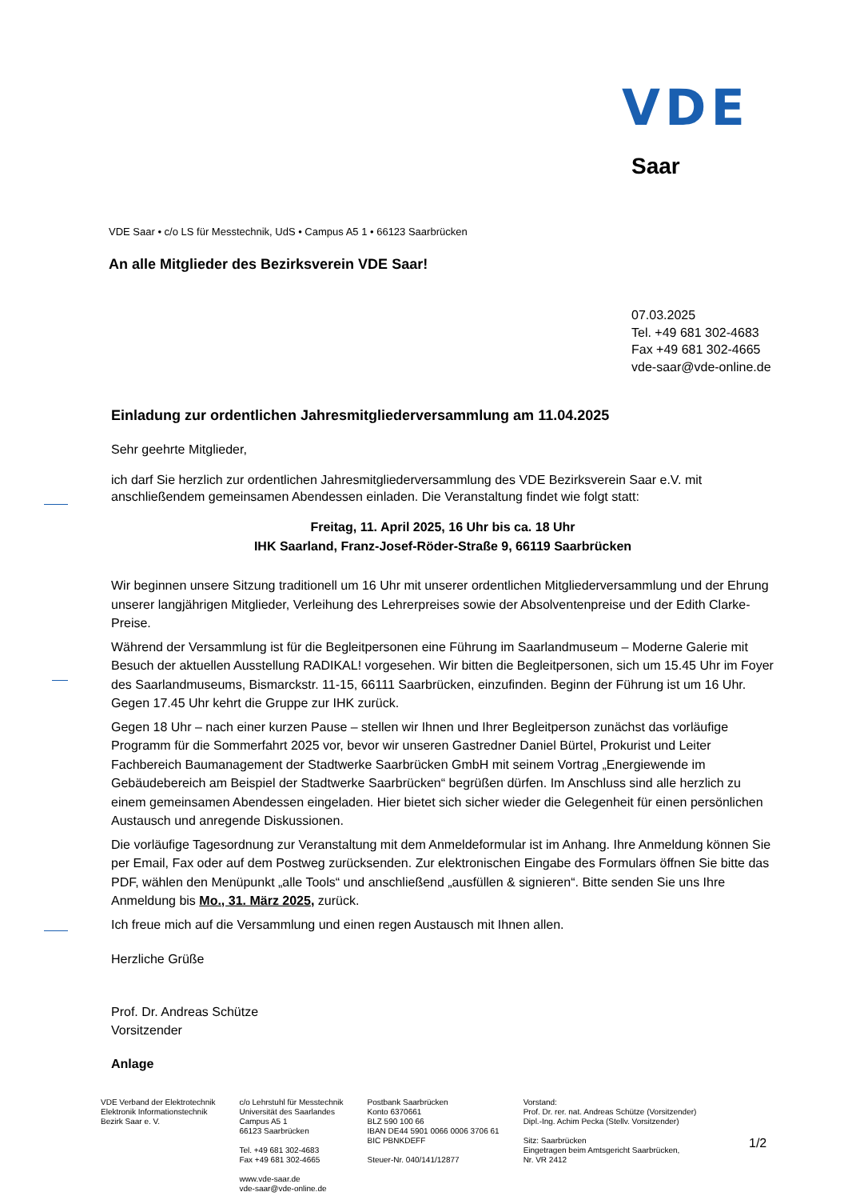VDE
Saar
VDE Saar • c/o LS für Messtechnik, UdS • Campus A5 1 • 66123 Saarbrücken
An alle Mitglieder des Bezirksverein VDE Saar!
07.03.2025
Tel. +49 681 302-4683
Fax +49 681 302-4665
vde-saar@vde-online.de
Einladung zur ordentlichen Jahresmitgliederversammlung am 11.04.2025
Sehr geehrte Mitglieder,
ich darf Sie herzlich zur ordentlichen Jahresmitgliederversammlung des VDE Bezirksverein Saar e.V. mit anschließendem gemeinsamen Abendessen einladen. Die Veranstaltung findet wie folgt statt:
Freitag, 11. April 2025, 16 Uhr bis ca. 18 Uhr
IHK Saarland, Franz-Josef-Röder-Straße 9, 66119 Saarbrücken
Wir beginnen unsere Sitzung traditionell um 16 Uhr mit unserer ordentlichen Mitgliederversammlung und der Ehrung unserer langjährigen Mitglieder, Verleihung des Lehrerpreises sowie der Absolventenpreise und der Edith Clarke-Preise.
Während der Versammlung ist für die Begleitpersonen eine Führung im Saarlandmuseum – Moderne Galerie mit Besuch der aktuellen Ausstellung RADIKAL! vorgesehen. Wir bitten die Begleitpersonen, sich um 15.45 Uhr im Foyer des Saarlandmuseums, Bismarckstr. 11-15, 66111 Saarbrücken, einzufinden. Beginn der Führung ist um 16 Uhr. Gegen 17.45 Uhr kehrt die Gruppe zur IHK zurück.
Gegen 18 Uhr – nach einer kurzen Pause – stellen wir Ihnen und Ihrer Begleitperson zunächst das vorläufige Programm für die Sommerfahrt 2025 vor, bevor wir unseren Gastredner Daniel Bürtel, Prokurist und Leiter Fachbereich Baumanagement der Stadtwerke Saarbrücken GmbH mit seinem Vortrag „Energiewende im Gebäudebereich am Beispiel der Stadtwerke Saarbrücken“ begrüßen dürfen. Im Anschluss sind alle herzlich zu einem gemeinsamen Abendessen eingeladen. Hier bietet sich sicher wieder die Gelegenheit für einen persönlichen Austausch und anregende Diskussionen.
Die vorläufige Tagesordnung zur Veranstaltung mit dem Anmeldeformular ist im Anhang. Ihre Anmeldung können Sie per Email, Fax oder auf dem Postweg zurücksenden. Zur elektronischen Eingabe des Formulars öffnen Sie bitte das PDF, wählen den Menüpunkt „alle Tools“ und anschließend „ausfüllen & signieren“. Bitte senden Sie uns Ihre Anmeldung bis Mo., 31. März 2025, zurück.
Ich freue mich auf die Versammlung und einen regen Austausch mit Ihnen allen.
Herzliche Grüße
Prof. Dr. Andreas Schütze
Vorsitzender
Anlage
VDE Verband der Elektrotechnik
Elektronik Informationstechnik
Bezirk Saar e. V.
c/o Lehrstuhl für Messtechnik
Universität des Saarlandes
Campus A5 1
66123 Saarbrücken
Tel. +49 681 302-4683
Fax +49 681 302-4665
www.vde-saar.de
vde-saar@vde-online.de
Postbank Saarbrücken
Konto 6370661
BLZ 590 100 66
IBAN DE44 5901 0066 0006 3706 61
BIC PBNKDEFF
Steuer-Nr. 040/141/12877
Vorstand:
Prof. Dr. rer. nat. Andreas Schütze (Vorsitzender)
Dipl.-Ing. Achim Pecka (Stellv. Vorsitzender)
Sitz: Saarbrücken
Eingetragen beim Amtsgericht Saarbrücken,
Nr. VR 2412
1/2